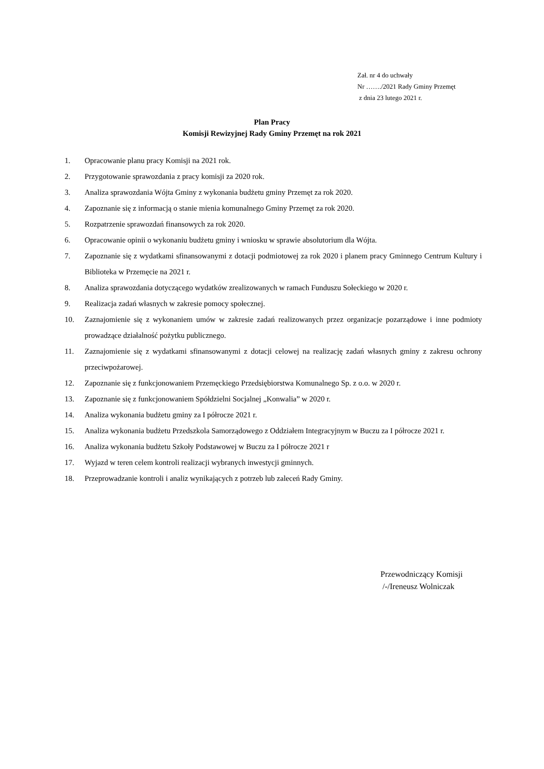Zał. nr 4 do uchwały
Nr ……./2021 Rady Gminy Przemęt
z dnia 23 lutego 2021 r.
Plan Pracy
Komisji Rewizyjnej Rady Gminy Przemęt na rok 2021
1. Opracowanie planu pracy Komisji na 2021 rok.
2. Przygotowanie sprawozdania z pracy komisji za 2020 rok.
3. Analiza sprawozdania Wójta Gminy z wykonania budżetu gminy Przemęt za rok 2020.
4. Zapoznanie się z informacją o stanie mienia komunalnego Gminy Przemęt za rok 2020.
5. Rozpatrzenie sprawozdań finansowych za rok 2020.
6. Opracowanie opinii o wykonaniu budżetu gminy i wniosku w sprawie absolutorium dla Wójta.
7. Zapoznanie się z wydatkami sfinansowanymi z dotacji podmiotowej za rok 2020 i planem pracy Gminnego Centrum Kultury i Biblioteka w Przemęcie na 2021 r.
8. Analiza sprawozdania dotyczącego wydatków zrealizowanych w ramach Funduszu Sołeckiego w 2020 r.
9. Realizacja zadań własnych w zakresie pomocy społecznej.
10. Zaznajomienie się z wykonaniem umów w zakresie zadań realizowanych przez organizacje pozarządowe i inne podmioty prowadzące działalność pożytku publicznego.
11. Zaznajomienie się z wydatkami sfinansowanymi z dotacji celowej na realizację zadań własnych gminy z zakresu ochrony przeciwpożarowej.
12. Zapoznanie się z funkcjonowaniem Przemęckiego Przedsiębiorstwa Komunalnego Sp. z o.o. w 2020 r.
13. Zapoznanie się z funkcjonowaniem Spółdzielni Socjalnej „Konwalia” w 2020 r.
14. Analiza wykonania budżetu gminy za I półrocze 2021 r.
15. Analiza wykonania budżetu Przedszkola Samorządowego z Oddziałem Integracyjnym w Buczu za I półrocze 2021 r.
16. Analiza wykonania budżetu Szkoły Podstawowej w Buczu za I półrocze 2021 r
17. Wyjazd w teren celem kontroli realizacji wybranych inwestycji gminnych.
18. Przeprowadzanie kontroli i analiz wynikających z potrzeb lub zaleceń Rady Gminy.
Przewodniczący Komisji
/-/Ireneusz Wolniczak